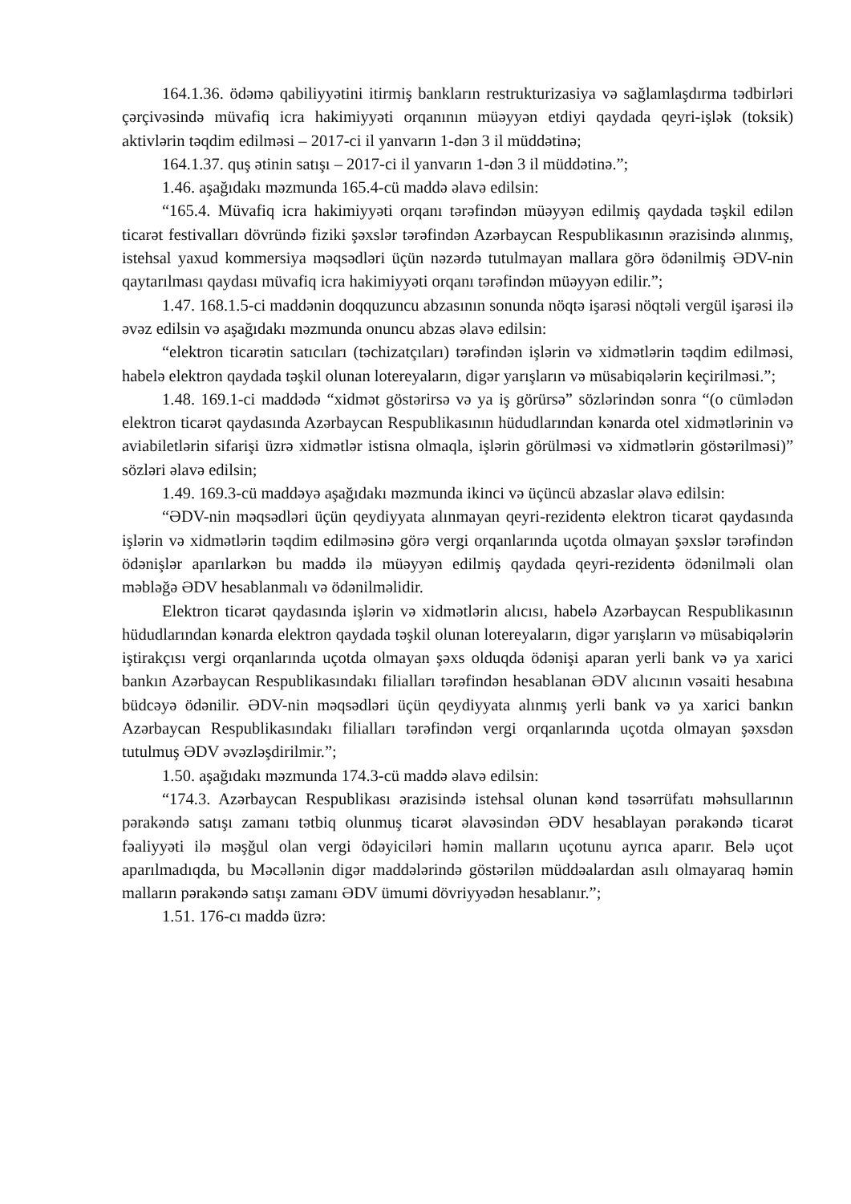164.1.36. ödəmə qabiliyyətini itirmiş bankların restrukturizasiya və sağlamlaşdırma tədbirləri çərçivəsində müvafiq icra hakimiyyəti orqanının müəyyən etdiyi qaydada qeyri-işlək (toksik) aktivlərin təqdim edilməsi – 2017-ci il yanvarın 1-dən 3 il müddətinə;
164.1.37. quş ətinin satışı – 2017-ci il yanvarın 1-dən 3 il müddətinə.”;
1.46. aşağıdakı məzmunda 165.4-cü maddə əlavə edilsin:
“165.4. Müvafiq icra hakimiyyəti orqanı tərəfindən müəyyən edilmiş qaydada təşkil edilən ticarət festivalları dövründə fiziki şəxslər tərəfindən Azərbaycan Respublikasının ərazisində alınmış, istehsal yaxud kommersiya məqsədləri üçün nəzərdə tutulmayan mallara görə ödənilmiş ƏDV-nin qaytarılması qaydası müvafiq icra hakimiyyəti orqanı tərəfindən müəyyən edilir.”;
1.47. 168.1.5-ci maddənin doqquzuncu abzasının sonunda nöqtə işarəsi nöqtəli vergül işarəsi ilə əvəz edilsin və aşağıdakı məzmunda onuncu abzas əlavə edilsin:
“elektron ticarətin satıcıları (təchizatçıları) tərəfindən işlərin və xidmətlərin təqdim edilməsi, habelə elektron qaydada təşkil olunan lotereyaların, digər yarışların və müsabiqələrin keçirilməsi.”;
1.48. 169.1-ci maddədə “xidmət göstərirsə və ya iş görürsə” sözlərindən sonra “(o cümlədən elektron ticarət qaydasında Azərbaycan Respublikasının hüdudlarından kənarda otel xidmətlərinin və aviabiletlərin sifarişi üzrə xidmətlər istisna olmaqla, işlərin görülməsi və xidmətlərin göstərilməsi)” sözləri əlavə edilsin;
1.49. 169.3-cü maddəyə aşağıdakı məzmunda ikinci və üçüncü abzaslar əlavə edilsin:
“ƏDV-nin məqsədləri üçün qeydiyyata alınmayan qeyri-rezidentə elektron ticarət qaydasında işlərin və xidmətlərin təqdim edilməsinə görə vergi orqanlarında uçotda olmayan şəxslər tərəfindən ödənişlər aparılarkən bu maddə ilə müəyyən edilmiş qaydada qeyri-rezidentə ödənilməli olan məbləğə ƏDV hesablanmalı və ödənilməlidir.
Elektron ticarət qaydasında işlərin və xidmətlərin alıcısı, habelə Azərbaycan Respublikasının hüdudlarından kənarda elektron qaydada təşkil olunan lotereyaların, digər yarışların və müsabiqələrin iştirakçısı vergi orqanlarında uçotda olmayan şəxs olduqda ödənişi aparan yerli bank və ya xarici bankın Azərbaycan Respublikasındakı filialları tərəfindən hesablanan ƏDV alıcının vəsaiti hesabına büdcəyə ödənilir. ƏDV-nin məqsədləri üçün qeydiyyata alınmış yerli bank və ya xarici bankın Azərbaycan Respublikasındakı filialları tərəfindən vergi orqanlarında uçotda olmayan şəxsdən tutulmuş ƏDV əvəzləşdirilmir.”;
1.50. aşağıdakı məzmunda 174.3-cü maddə əlavə edilsin:
“174.3. Azərbaycan Respublikası ərazisində istehsal olunan kənd təsərrüfatı məhsullarının pərakəndə satışı zamanı tətbiq olunmuş ticarət əlavəsindən ƏDV hesablayan pərakəndə ticarət fəaliyyəti ilə məşğul olan vergi ödəyiciləri həmin malların uçotunu ayrıca aparır. Belə uçot aparılmadıqda, bu Məcəllənin digər maddələrində göstərilən müddəalardan asılı olmayaraq həmin malların pərakəndə satışı zamanı ƏDV ümumi dövriyyədən hesablanır.”;
1.51. 176-cı maddə üzrə: